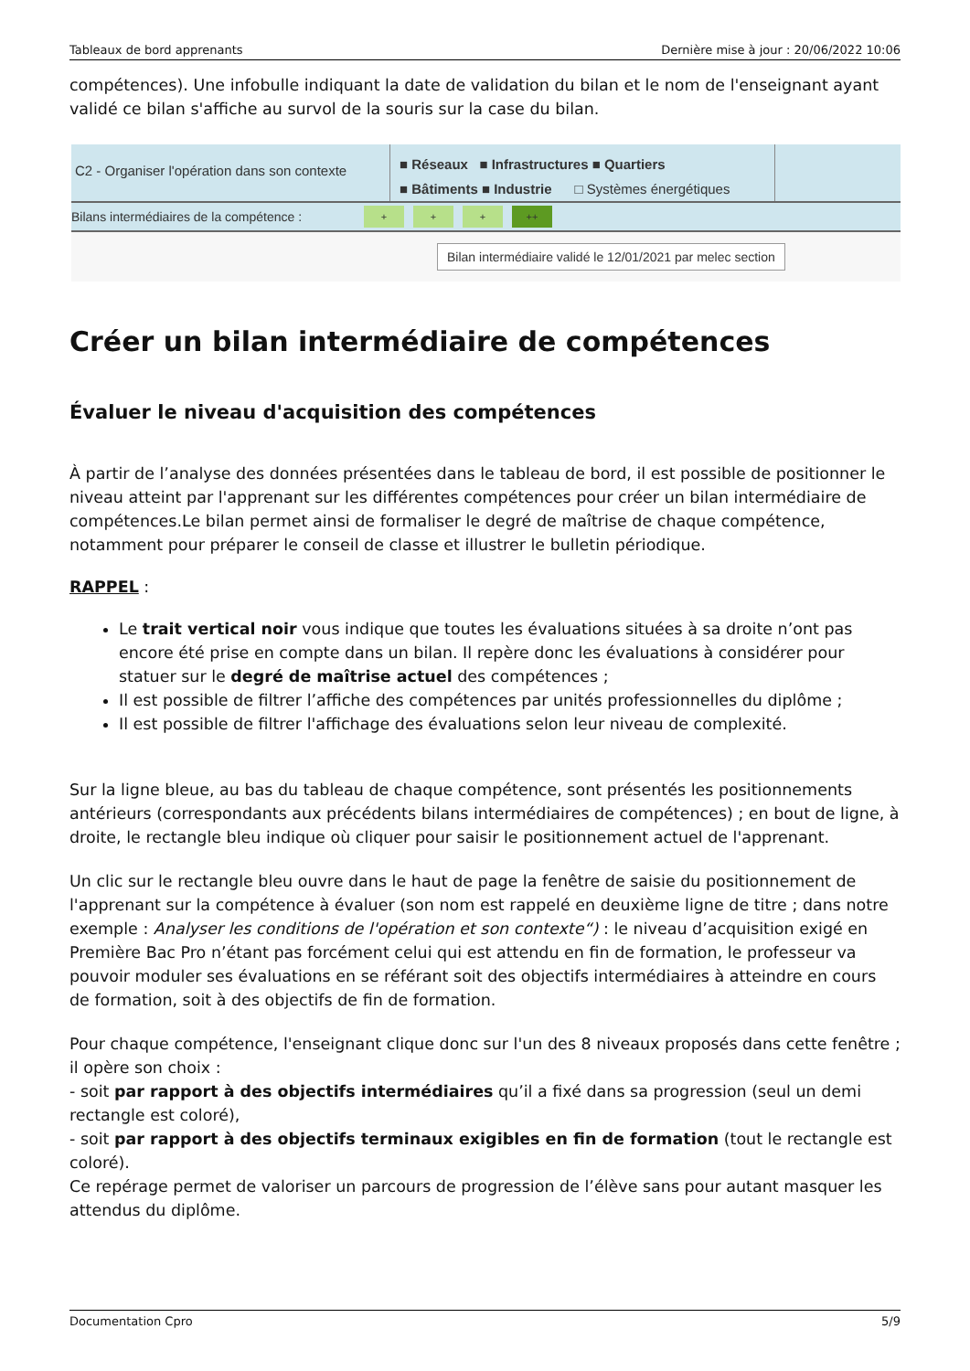Tableaux de bord apprenants Dernière mise à jour : 20/06/2022 10:06
compétences). Une infobulle indiquant la date de validation du bilan et le nom de l'enseignant ayant validé ce bilan s'affiche au survol de la souris sur la case du bilan.
C2 - Organiser l'opération dans son contexte
■ Réseaux ■ Infrastructures ■ Quartiers
■ Bâtiments ■ Industrie □ Systèmes énergétiques
Bilans intermédiaires de la compétence : + + + ++
Bilan intermédiaire validé le 12/01/2021 par melec section
Créer un bilan intermédiaire de compétences
Évaluer le niveau d'acquisition des compétences
À partir de l’analyse des données présentées dans le tableau de bord, il est possible de positionner le niveau atteint par l'apprenant sur les différentes compétences pour créer un bilan intermédiaire de compétences.Le bilan permet ainsi de formaliser le degré de maîtrise de chaque compétence, notamment pour préparer le conseil de classe et illustrer le bulletin périodique.
RAPPEL :
Le trait vertical noir vous indique que toutes les évaluations situées à sa droite n’ont pas encore été prise en compte dans un bilan. Il repère donc les évaluations à considérer pour statuer sur le degré de maîtrise actuel des compétences ;
Il est possible de filtrer l’affiche des compétences par unités professionnelles du diplôme ;
Il est possible de filtrer l'affichage des évaluations selon leur niveau de complexité.
Sur la ligne bleue, au bas du tableau de chaque compétence, sont présentés les positionnements antérieurs (correspondants aux précédents bilans intermédiaires de compétences) ; en bout de ligne, à droite, le rectangle bleu indique où cliquer pour saisir le positionnement actuel de l'apprenant.
Un clic sur le rectangle bleu ouvre dans le haut de page la fenêtre de saisie du positionnement de l'apprenant sur la compétence à évaluer (son nom est rappelé en deuxième ligne de titre ; dans notre exemple : Analyser les conditions de l'opération et son contexte“) : le niveau d’acquisition exigé en Première Bac Pro n’étant pas forcément celui qui est attendu en fin de formation, le professeur va pouvoir moduler ses évaluations en se référant soit des objectifs intermédiaires à atteindre en cours de formation, soit à des objectifs de fin de formation.
Pour chaque compétence, l'enseignant clique donc sur l'un des 8 niveaux proposés dans cette fenêtre ; il opère son choix :
- soit par rapport à des objectifs intermédiaires qu’il a fixé dans sa progression (seul un demi rectangle est coloré),
- soit par rapport à des objectifs terminaux exigibles en fin de formation (tout le rectangle est coloré).
Ce repérage permet de valoriser un parcours de progression de l’élève sans pour autant masquer les attendus du diplôme.
Documentation Cpro 5/9